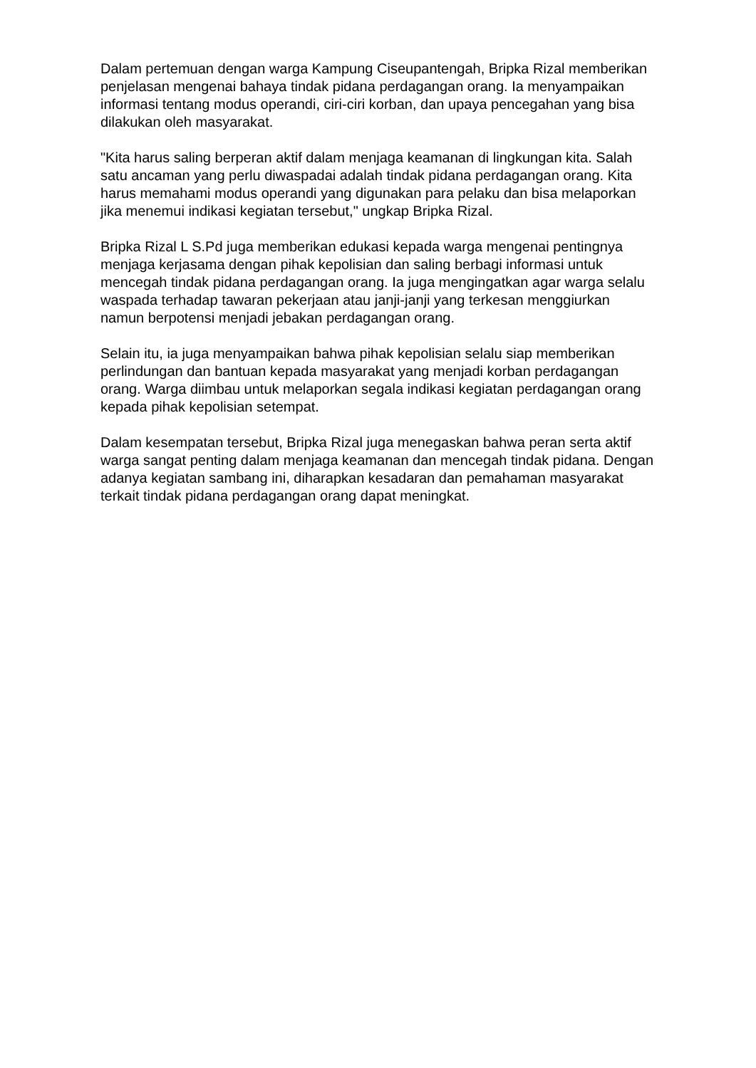Dalam pertemuan dengan warga Kampung Ciseupantengah, Bripka Rizal memberikan penjelasan mengenai bahaya tindak pidana perdagangan orang. Ia menyampaikan informasi tentang modus operandi, ciri-ciri korban, dan upaya pencegahan yang bisa dilakukan oleh masyarakat.
"Kita harus saling berperan aktif dalam menjaga keamanan di lingkungan kita. Salah satu ancaman yang perlu diwaspadai adalah tindak pidana perdagangan orang. Kita harus memahami modus operandi yang digunakan para pelaku dan bisa melaporkan jika menemui indikasi kegiatan tersebut," ungkap Bripka Rizal.
Bripka Rizal L S.Pd juga memberikan edukasi kepada warga mengenai pentingnya menjaga kerjasama dengan pihak kepolisian dan saling berbagi informasi untuk mencegah tindak pidana perdagangan orang. Ia juga mengingatkan agar warga selalu waspada terhadap tawaran pekerjaan atau janji-janji yang terkesan menggiurkan namun berpotensi menjadi jebakan perdagangan orang.
Selain itu, ia juga menyampaikan bahwa pihak kepolisian selalu siap memberikan perlindungan dan bantuan kepada masyarakat yang menjadi korban perdagangan orang. Warga diimbau untuk melaporkan segala indikasi kegiatan perdagangan orang kepada pihak kepolisian setempat.
Dalam kesempatan tersebut, Bripka Rizal juga menegaskan bahwa peran serta aktif warga sangat penting dalam menjaga keamanan dan mencegah tindak pidana. Dengan adanya kegiatan sambang ini, diharapkan kesadaran dan pemahaman masyarakat terkait tindak pidana perdagangan orang dapat meningkat.